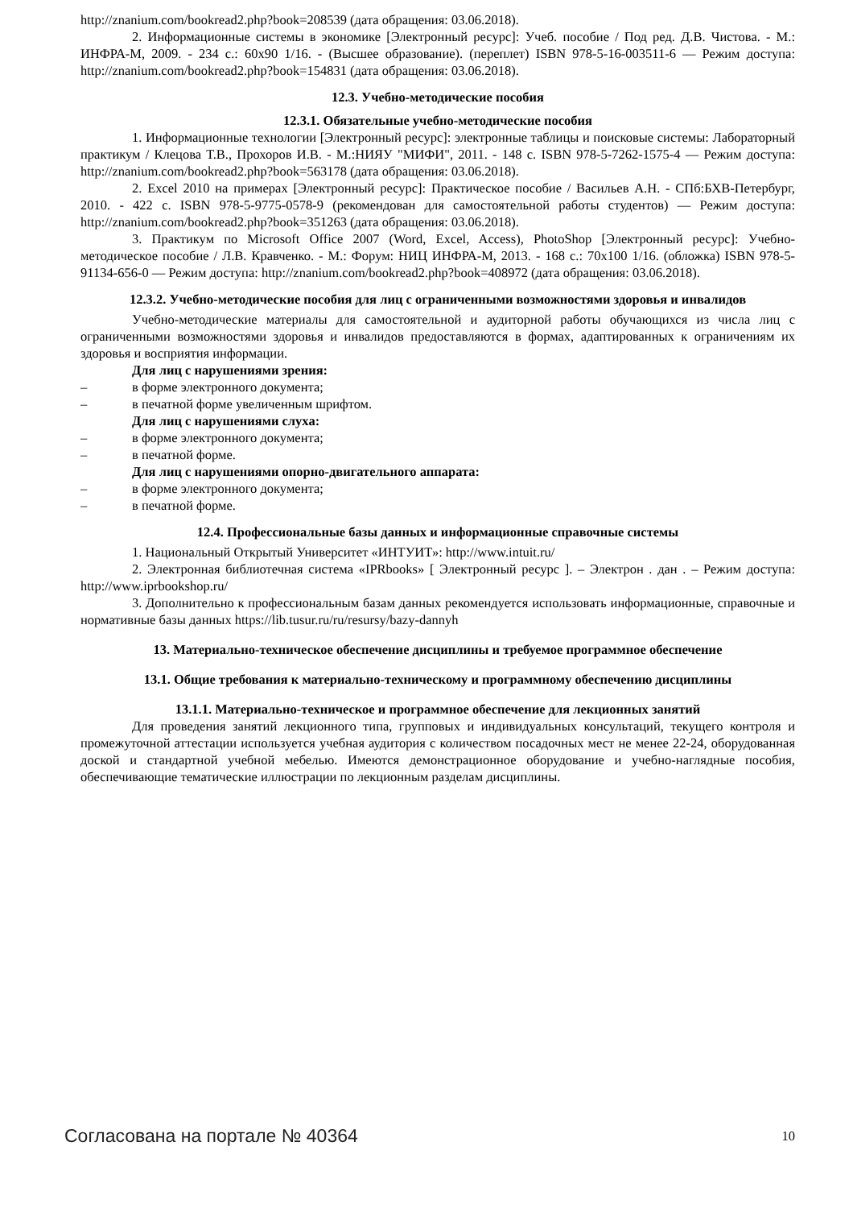http://znanium.com/bookread2.php?book=208539 (дата обращения: 03.06.2018).
2. Информационные системы в экономике [Электронный ресурс]: Учеб. пособие / Под ред. Д.В. Чистова. - М.: ИНФРА-М, 2009. - 234 с.: 60x90 1/16. - (Высшее образование). (переплет) ISBN 978-5-16-003511-6 — Режим доступа: http://znanium.com/bookread2.php?book=154831 (дата обращения: 03.06.2018).
12.3. Учебно-методические пособия
12.3.1. Обязательные учебно-методические пособия
1. Информационные технологии [Электронный ресурс]: электронные таблицы и поисковые системы: Лабораторный практикум / Клецова Т.В., Прохоров И.В. - М.:НИЯУ "МИФИ", 2011. - 148 с. ISBN 978-5-7262-1575-4 — Режим доступа: http://znanium.com/bookread2.php?book=563178 (дата обращения: 03.06.2018).
2. Excel 2010 на примерах [Электронный ресурс]: Практическое пособие / Васильев А.Н. - СПб:БХВ-Петербург, 2010. - 422 с. ISBN 978-5-9775-0578-9 (рекомендован для самостоятельной работы студентов) — Режим доступа: http://znanium.com/bookread2.php?book=351263 (дата обращения: 03.06.2018).
3. Практикум по Microsoft Office 2007 (Word, Excel, Access), PhotoShop [Электронный ресурс]: Учебно-методическое пособие / Л.В. Кравченко. - М.: Форум: НИЦ ИНФРА-М, 2013. - 168 с.: 70x100 1/16. (обложка) ISBN 978-5-91134-656-0 — Режим доступа: http://znanium.com/bookread2.php?book=408972 (дата обращения: 03.06.2018).
12.3.2. Учебно-методические пособия для лиц с ограниченными возможностями здоровья и инвалидов
Учебно-методические материалы для самостоятельной и аудиторной работы обучающихся из числа лиц с ограниченными возможностями здоровья и инвалидов предоставляются в формах, адаптированных к ограничениям их здоровья и восприятия информации.
Для лиц с нарушениями зрения:
– в форме электронного документа;
– в печатной форме увеличенным шрифтом.
Для лиц с нарушениями слуха:
– в форме электронного документа;
– в печатной форме.
Для лиц с нарушениями опорно-двигательного аппарата:
– в форме электронного документа;
– в печатной форме.
12.4. Профессиональные базы данных и информационные справочные системы
1. Национальный Открытый Университет «ИНТУИТ»: http://www.intuit.ru/
2. Электронная библиотечная система «IPRbooks» [ Электронный ресурс ]. – Электрон . дан . – Режим доступа: http://www.iprbookshop.ru/
3. Дополнительно к профессиональным базам данных рекомендуется использовать информационные, справочные и нормативные базы данных https://lib.tusur.ru/ru/resursy/bazy-dannyh
13. Материально-техническое обеспечение дисциплины и требуемое программное обеспечение
13.1. Общие требования к материально-техническому и программному обеспечению дисциплины
13.1.1. Материально-техническое и программное обеспечение для лекционных занятий
Для проведения занятий лекционного типа, групповых и индивидуальных консультаций, текущего контроля и промежуточной аттестации используется учебная аудитория с количеством посадочных мест не менее 22-24, оборудованная доской и стандартной учебной мебелью. Имеются демонстрационное оборудование и учебно-наглядные пособия, обеспечивающие тематические иллюстрации по лекционным разделам дисциплины.
Согласована на портале № 40364 10